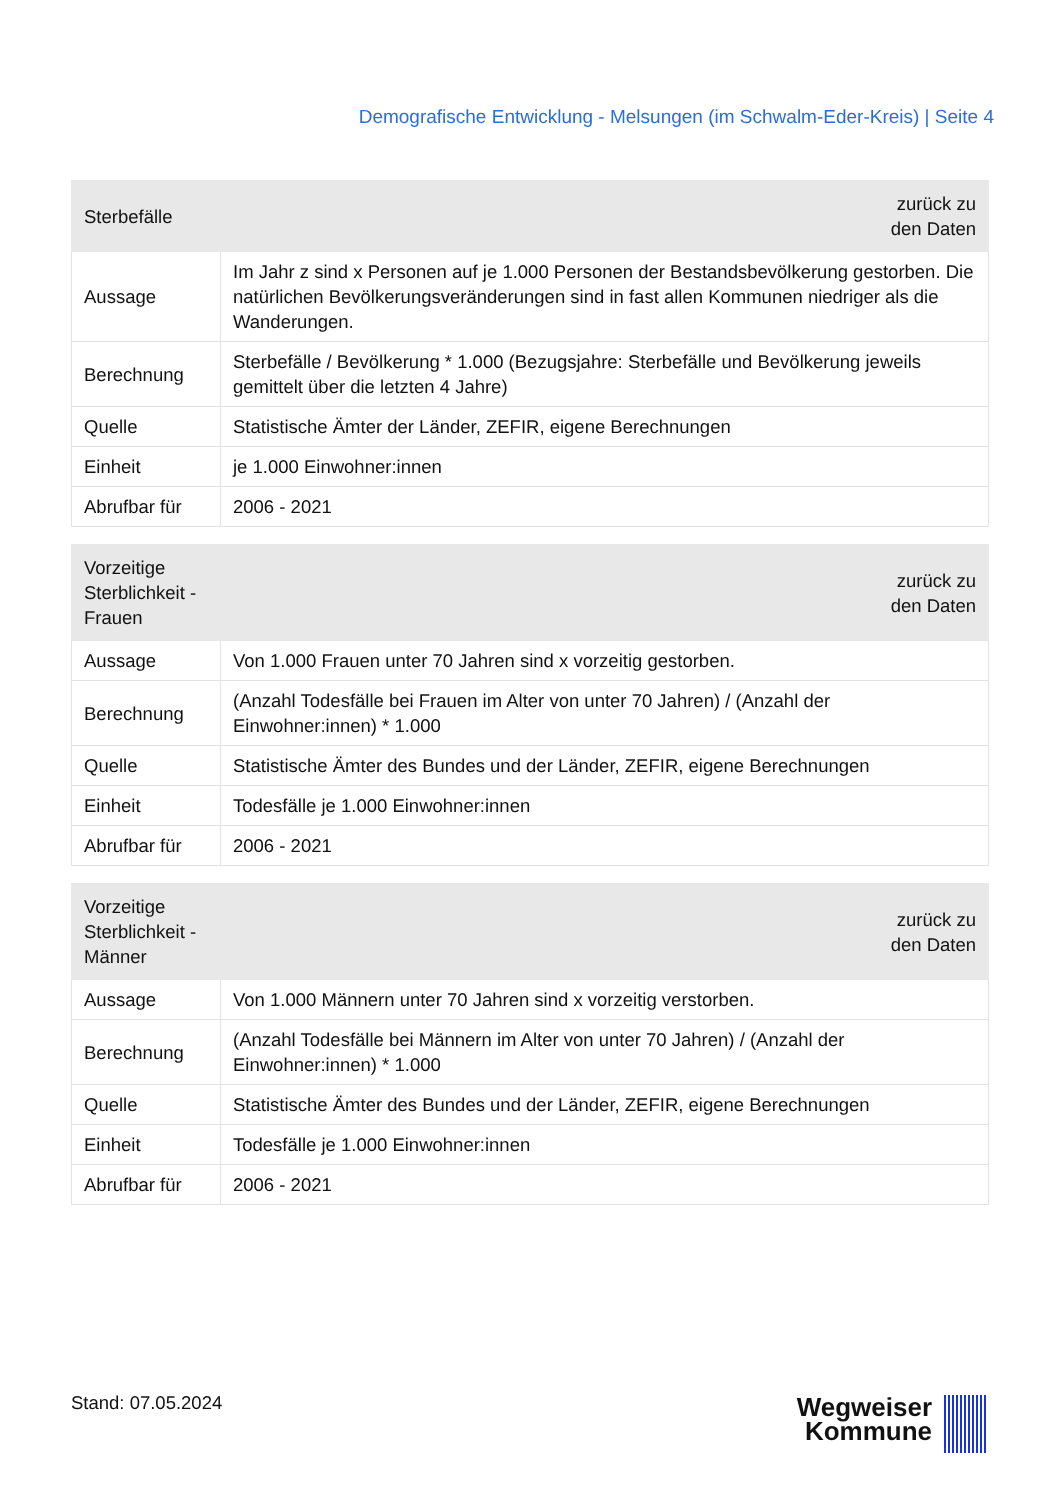Demografische Entwicklung - Melsungen (im Schwalm-Eder-Kreis) | Seite 4
| Sterbefälle | zurück zu den Daten |
| --- | --- |
| Aussage | Im Jahr z sind x Personen auf je 1.000 Personen der Bestandsbevölkerung gestorben. Die natürlichen Bevölkerungsveränderungen sind in fast allen Kommunen niedriger als die Wanderungen. |
| Berechnung | Sterbefälle / Bevölkerung * 1.000 (Bezugsjahre: Sterbefälle und Bevölkerung jeweils gemittelt über die letzten 4 Jahre) |
| Quelle | Statistische Ämter der Länder, ZEFIR, eigene Berechnungen |
| Einheit | je 1.000 Einwohner:innen |
| Abrufbar für | 2006 - 2021 |
| Vorzeitige Sterblichkeit - Frauen | zurück zu den Daten |
| --- | --- |
| Aussage | Von 1.000 Frauen unter 70 Jahren sind x vorzeitig gestorben. |
| Berechnung | (Anzahl Todesfälle bei Frauen im Alter von unter 70 Jahren) / (Anzahl der Einwohner:innen) * 1.000 |
| Quelle | Statistische Ämter des Bundes und der Länder, ZEFIR, eigene Berechnungen |
| Einheit | Todesfälle je 1.000 Einwohner:innen |
| Abrufbar für | 2006 - 2021 |
| Vorzeitige Sterblichkeit - Männer | zurück zu den Daten |
| --- | --- |
| Aussage | Von 1.000 Männern unter 70 Jahren sind x vorzeitig verstorben. |
| Berechnung | (Anzahl Todesfälle bei Männern im Alter von unter 70 Jahren) / (Anzahl der Einwohner:innen) * 1.000 |
| Quelle | Statistische Ämter des Bundes und der Länder, ZEFIR, eigene Berechnungen |
| Einheit | Todesfälle je 1.000 Einwohner:innen |
| Abrufbar für | 2006 - 2021 |
Stand: 07.05.2024
Wegweiser
Kommune